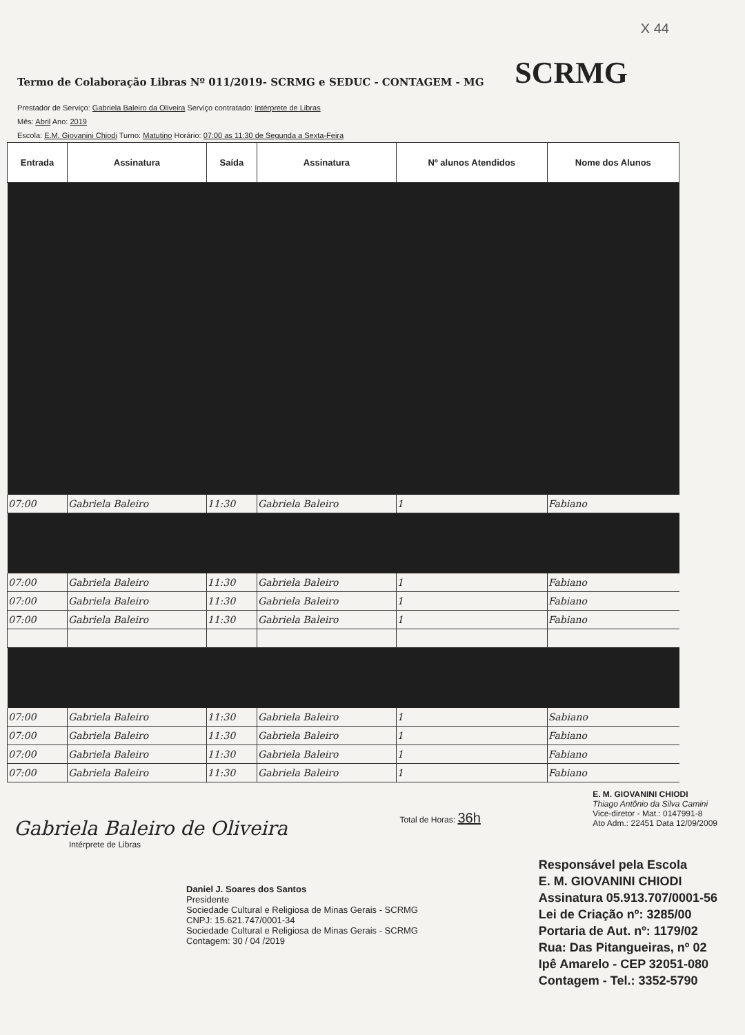X 44
Termo de Colaboração Libras Nº 011/2019- SCRMG e SEDUC - CONTAGEM - MG
SCRMG
Prestador de Serviço: Gabriela Baleiro da Oliveira Serviço contratado: Intérprete de Libras
Mês: Abril Ano: 2019
Escola: E.M. Giovanini Chiodi Turno: Matutino Horário: 07:00 as 11:30 de Segunda a Sexta-Feira
| Entrada | Assinatura | Saída | Assinatura | Nº alunos Atendidos | Nome dos Alunos |
| --- | --- | --- | --- | --- | --- |
| 07:00 | Gabriela Baleiro | 11:30 | Gabriela Baleiro | 1 | Fabiano |
| 07:00 | Gabriela Baleiro | 11:30 | Gabriela Baleiro | 1 | Fabiano |
| 07:00 | Gabriela Baleiro | 11:30 | Gabriela Baleiro | 1 | Fabiano |
| 07:00 | Gabriela Baleiro | 11:30 | Gabriela Baleiro | 1 | Fabiano |
| 07:00 | Gabriela Baleiro | 11:30 | Gabriela Baleiro | 1 | Sabiano |
| 07:00 | Gabriela Baleiro | 11:30 | Gabriela Baleiro | 1 | Fabiano |
| 07:00 | Gabriela Baleiro | 11:30 | Gabriela Baleiro | 1 | Fabiano |
| 07:00 | Gabriela Baleiro | 11:30 | Gabriela Baleiro | 1 | Fabiano |
Gabriela Baleiro de Oliveira
Intérprete de Libras
Total de Horas: 36h
E. M. GIOVANINI CHIODI
Thiago Antônio da Silva Camini
Vice-diretor - Mat.: 0147991-8
Ato Adm.: 22451 Data 12/09/2009
Daniel J. Soares dos Santos
Presidente
Sociedade Cultural e Religiosa de Minas Gerais - SCRMG
CNPJ: 15.621.747/0001-34
Sociedade Cultural e Religiosa de Minas Gerais - SCRMG
Contagem: 30 / 04 /2019
Responsável pela Escola
E. M. GIOVANINI CHIODI
Assinatura 05.913.707/0001-56
Lei de Criação nº: 3285/00
Portaria de Aut. nº: 1179/02
Rua: Das Pitangueiras, nº 02
Ipê Amarelo - CEP 32051-080
Contagem - Tel.: 3352-5790